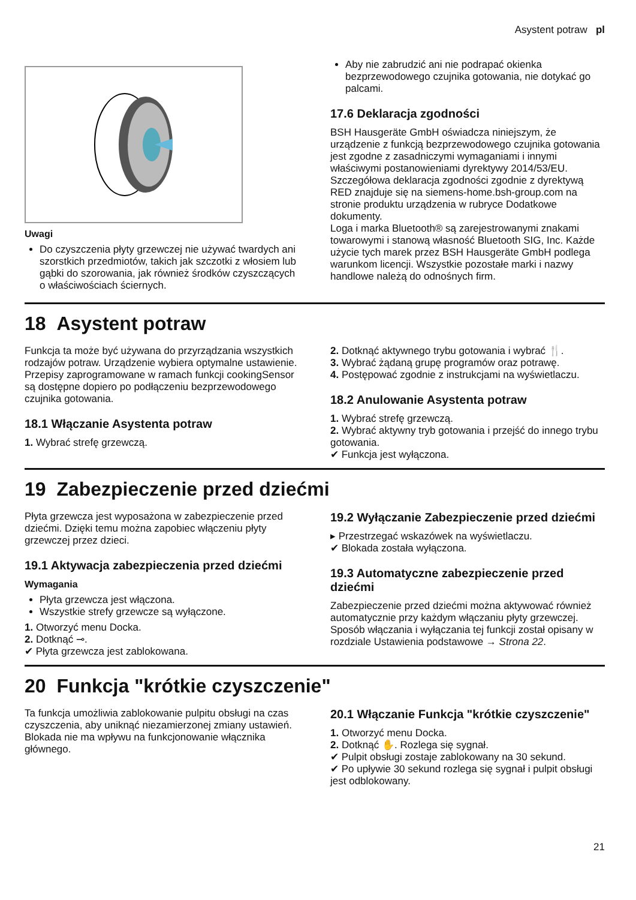Asystent potraw pl
Uwagi
Do czyszczenia płyty grzewczej nie używać twardych ani szorstkich przedmiotów, takich jak szczotki z włosiem lub gąbki do szorowania, jak również środków czyszczących o właściwościach ściernych.
Aby nie zabrudzić ani nie podrapać okienka bezprzewodowego czujnika gotowania, nie dotykać go palcami.
17.6 Deklaracja zgodności
BSH Hausgeräte GmbH oświadcza niniejszym, że urządzenie z funkcją bezprzewodowego czujnika gotowania jest zgodne z zasadniczymi wymaganiami i innymi właściwymi postanowieniami dyrektywy 2014/53/EU.
Szczegółowa deklaracja zgodności zgodnie z dyrektywą RED znajduje się na siemens-home.bsh-group.com na stronie produktu urządzenia w rubryce Dodatkowe dokumenty.
Loga i marka Bluetooth® są zarejestrowanymi znakami towarowymi i stanową własność Bluetooth SIG, Inc. Każde użycie tych marek przez BSH Hausgeräte GmbH podlega warunkom licencji. Wszystkie pozostałe marki i nazwy handlowe należą do odnośnych firm.
18 Asystent potraw
Funkcja ta może być używana do przyrządzania wszystkich rodzajów potraw. Urządzenie wybiera optymalne ustawienie.
Przepisy zaprogramowane w ramach funkcji cookingSensor są dostępne dopiero po podłączeniu bezprzewodowego czujnika gotowania.
18.1 Włączanie Asystenta potraw
1. Wybrać strefę grzewczą.
2. Dotknąć aktywnego trybu gotowania i wybrać 🍴.
3. Wybrać żądaną grupę programów oraz potrawę.
4. Postępować zgodnie z instrukcjami na wyświetlaczu.
18.2 Anulowanie Asystenta potraw
1. Wybrać strefę grzewczą.
2. Wybrać aktywny tryb gotowania i przejść do innego trybu gotowania.
✔ Funkcja jest wyłączona.
19 Zabezpieczenie przed dziećmi
Płyta grzewcza jest wyposażona w zabezpieczenie przed dziećmi. Dzięki temu można zapobiec włączeniu płyty grzewczej przez dzieci.
19.1 Aktywacja zabezpieczenia przed dziećmi
Wymagania
Płyta grzewcza jest włączona.
Wszystkie strefy grzewcze są wyłączone.
1. Otworzyć menu Docka.
2. Dotknąć ⊸.
✔ Płyta grzewcza jest zablokowana.
19.2 Wyłączanie Zabezpieczenie przed dziećmi
▸ Przestrzegać wskazówek na wyświetlaczu.
✔ Blokada została wyłączona.
19.3 Automatyczne zabezpieczenie przed dziećmi
Zabezpieczenie przed dziećmi można aktywować również automatycznie przy każdym włączaniu płyty grzewczej.
Sposób włączania i wyłączania tej funkcji został opisany w rozdziale Ustawienia podstawowe → Strona 22.
20 Funkcja "krótkie czyszczenie"
Ta funkcja umożliwia zablokowanie pulpitu obsługi na czas czyszczenia, aby uniknąć niezamierzonej zmiany ustawień.
Blokada nie ma wpływu na funkcjonowanie włącznika głównego.
20.1 Włączanie Funkcja "krótkie czyszczenie"
1. Otworzyć menu Docka.
2. Dotknąć ✋. Rozlega się sygnał.
✔ Pulpit obsługi zostaje zablokowany na 30 sekund.
✔ Po upływie 30 sekund rozlega się sygnał i pulpit obsługi jest odblokowany.
21